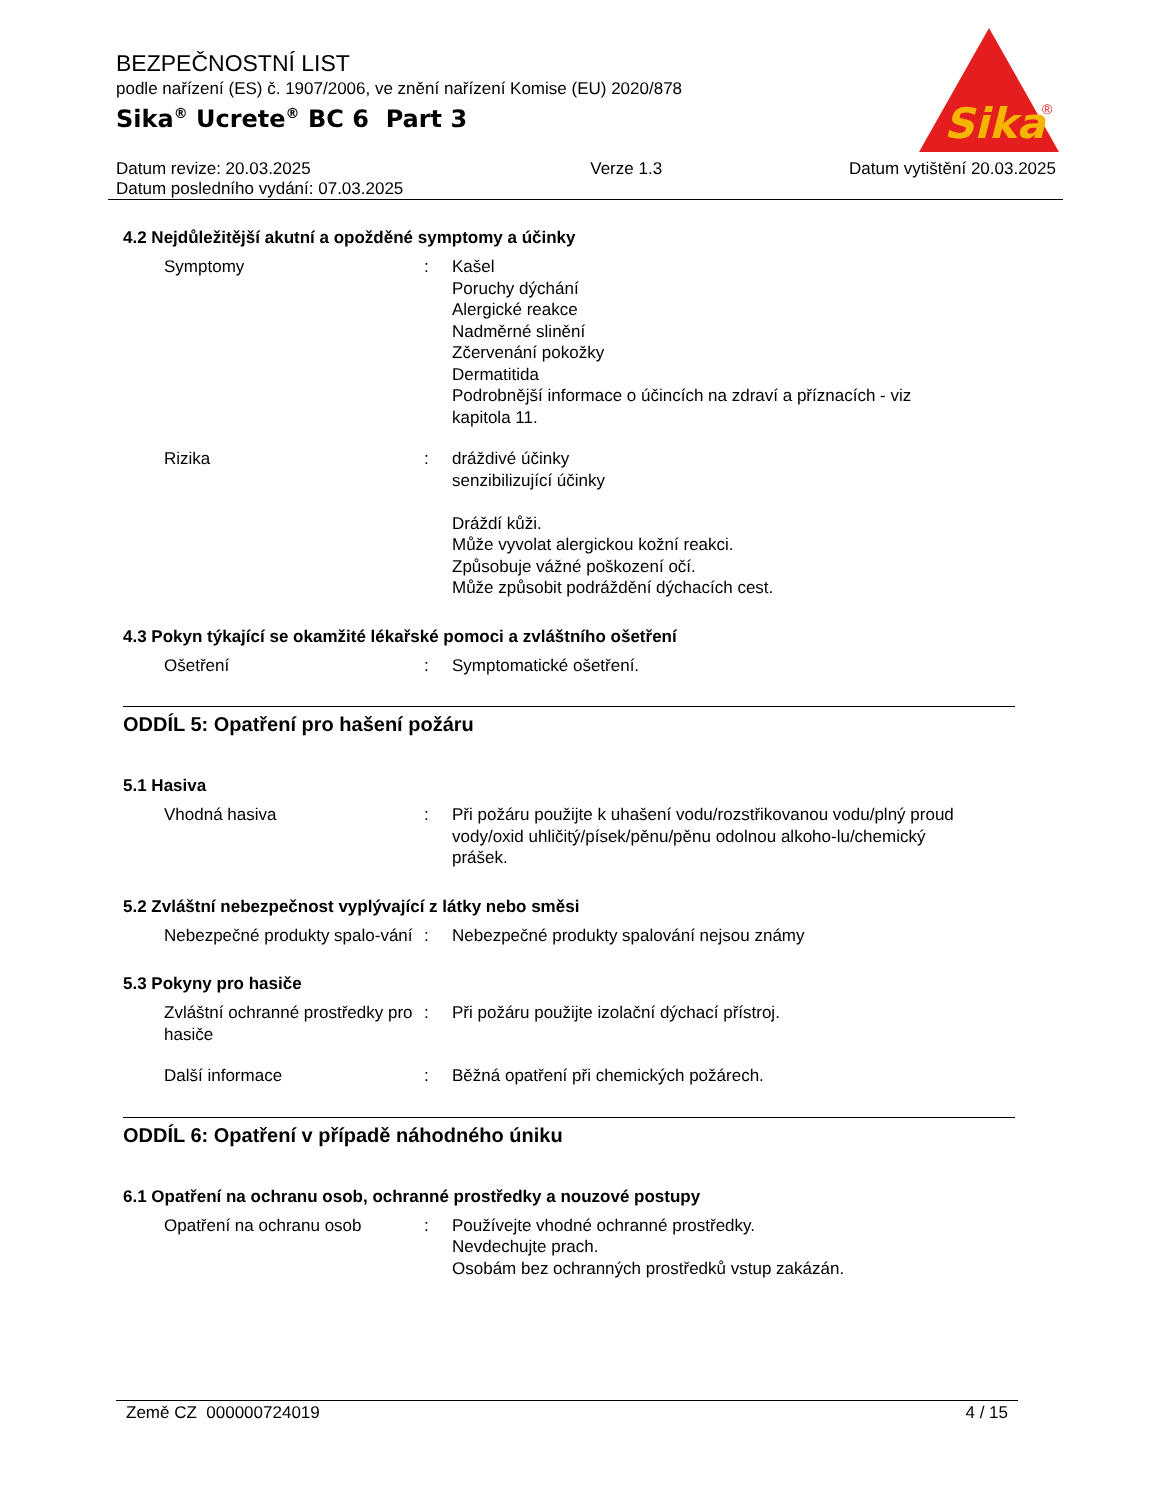BEZPEČNOSTNÍ LIST
podle nařízení (ES) č. 1907/2006, ve znění nařízení Komise (EU) 2020/878
Sika<sup>®</sup> Ucrete<sup>®</sup> BC 6 Part 3
Sika
®
Datum revize: 20.03.2025
Datum posledního vydání: 07.03.2025
Verze 1.3 Datum vytištění 20.03.2025
4.2 Nejdůležitější akutní a opožděné symptomy a účinky
Symptomy : Kašel
Poruchy dýchání
Alergické reakce
Nadměrné slinění
Zčervenání pokožky
Dermatitida
Podrobnější informace o účincích na zdraví a příznacích - viz kapitola 11.
Rizika : dráždivé účinky
senzibilizující účinky
Dráždí kůži.
Může vyvolat alergickou kožní reakci.
Způsobuje vážné poškození očí.
Může způsobit podráždění dýchacích cest.
4.3 Pokyn týkající se okamžité lékařské pomoci a zvláštního ošetření
Ošetření : Symptomatické ošetření.
ODDÍL 5: Opatření pro hašení požáru
5.1 Hasiva
Vhodná hasiva : Při požáru použijte k uhašení vodu/rozstřikovanou vodu/plný proud vody/oxid uhličitý/písek/pěnu/pěnu odolnou alkoho-lu/chemický prášek.
5.2 Zvláštní nebezpečnost vyplývající z látky nebo směsi
Nebezpečné produkty spalo-vání
: Nebezpečné produkty spalování nejsou známy
5.3 Pokyny pro hasiče
Zvláštní ochranné prostředky pro hasiče
: Při požáru použijte izolační dýchací přístroj.
Další informace : Běžná opatření při chemických požárech.
ODDÍL 6: Opatření v případě náhodného úniku
6.1 Opatření na ochranu osob, ochranné prostředky a nouzové postupy
Opatření na ochranu osob : Používejte vhodné ochranné prostředky.
Nevdechujte prach.
Osobám bez ochranných prostředků vstup zakázán.
Země CZ 000000724019 4 / 15